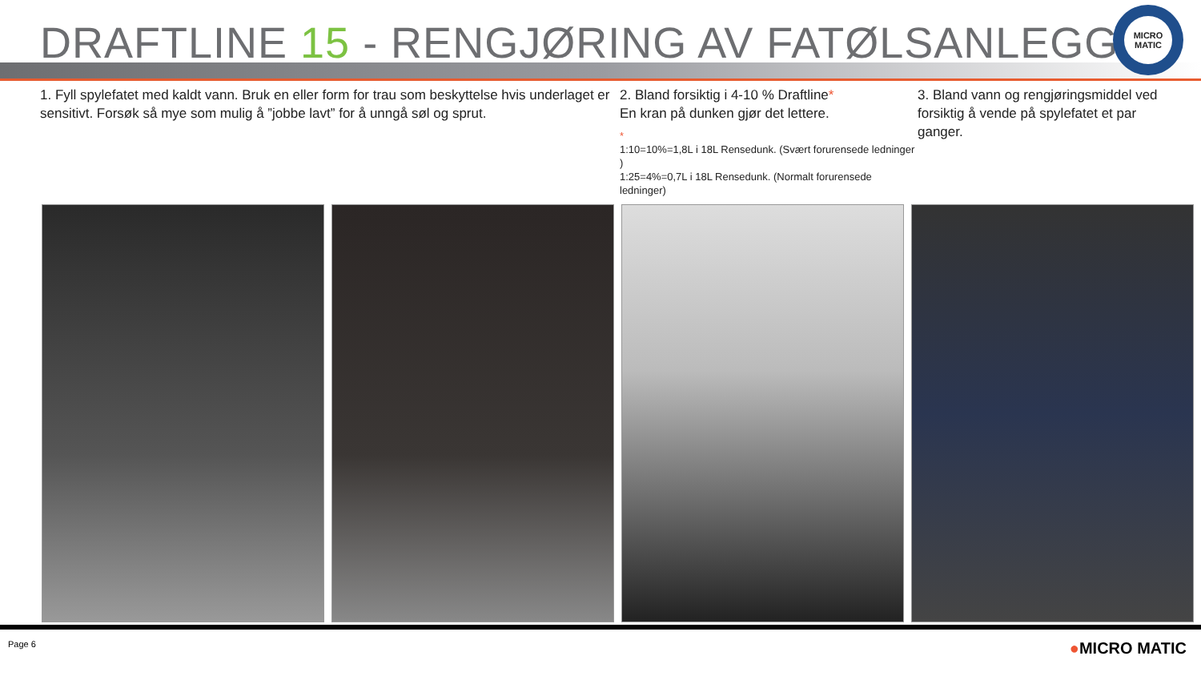DRAFTLINE 15 - RENGJØRING AV FATØLSANLEGG
MICRO
MATIC
1. Fyll spylefatet med kaldt vann. Bruk en eller form for trau som beskyttelse hvis underlaget er sensitivt. Forsøk så mye som mulig å ”jobbe lavt” for å unngå søl og sprut.
2. Bland forsiktig i 4-10 % Draftline*
En kran på dunken gjør det lettere.
*
1:10=10%=1,8L i 18L Rensedunk. (Svært forurensede ledninger )
1:25=4%=0,7L i 18L Rensedunk. (Normalt forurensede ledninger)
3. Bland vann og rengjøringsmiddel ved forsiktig å vende på spylefatet et par ganger.
Page 6 ●MICRO MATIC